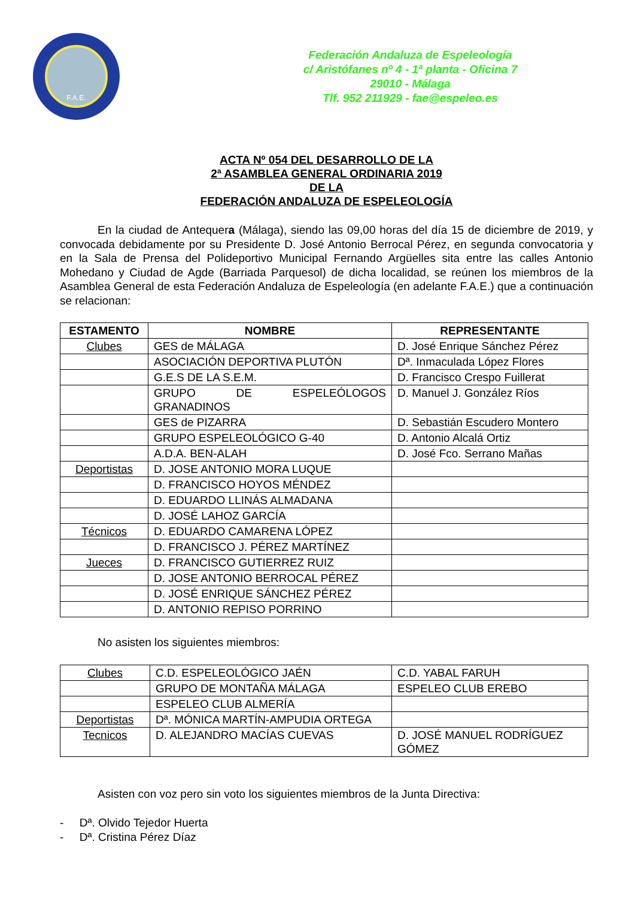F.A.E.
Federación Andaluza de Espeleología
c/ Aristófanes nº 4 - 1ª planta - Oficina 7
29010 - Málaga
Tlf. 952 211929 - fae@espeleo.es
ACTA Nº 054 DEL DESARROLLO DE LA
2ª ASAMBLEA GENERAL ORDINARIA 2019
DE LA
FEDERACIÓN ANDALUZA DE ESPELEOLOGÍA
En la ciudad de Antequera (Málaga), siendo las 09,00 horas del día 15 de diciembre de 2019, y convocada debidamente por su Presidente D. José Antonio Berrocal Pérez, en segunda convocatoria y en la Sala de Prensa del Polideportivo Municipal Fernando Argüelles sita entre las calles Antonio Mohedano y Ciudad de Agde (Barriada Parquesol) de dicha localidad, se reúnen los miembros de la Asamblea General de esta Federación Andaluza de Espeleología (en adelante F.A.E.) que a continuación se relacionan:
| ESTAMENTO | NOMBRE | REPRESENTANTE |
| --- | --- | --- |
| Clubes | GES de MÁLAGA | D. José Enrique Sánchez Pérez |
| | ASOCIACIÓN DEPORTIVA PLUTÓN | Dª. Inmaculada López Flores |
| | G.E.S DE LA S.E.M. | D. Francisco Crespo Fuillerat |
| | GRUPO DE ESPELEÓLOGOS GRANADINOS | D. Manuel J. González Ríos |
| | GES de PIZARRA | D. Sebastián Escudero Montero |
| | GRUPO ESPELEOLÓGICO G-40 | D. Antonio Alcalá Ortiz |
| | A.D.A. BEN-ALAH | D. José Fco. Serrano Mañas |
| Deportistas | D. JOSE ANTONIO MORA LUQUE | |
| | D. FRANCISCO HOYOS MÉNDEZ | |
| | D. EDUARDO LLINÁS ALMADANA | |
| | D. JOSÉ LAHOZ GARCÍA | |
| Técnicos | D. EDUARDO CAMARENA LÓPEZ | |
| | D. FRANCISCO J. PÉREZ MARTÍNEZ | |
| Jueces | D. FRANCISCO GUTIERREZ RUIZ | |
| | D. JOSE ANTONIO BERROCAL PÉREZ | |
| | D. JOSÉ ENRIQUE SÁNCHEZ PÉREZ | |
| | D. ANTONIO REPISO PORRINO | |
No asisten los siguientes miembros:
| Clubes | C.D. ESPELEOLÓGICO JAÉN | C.D. YABAL FARUH |
| | GRUPO DE MONTAÑA MÁLAGA | ESPELEO CLUB EREBO |
| | ESPELEO CLUB ALMERÍA | |
| Deportistas | Dª. MÓNICA MARTÍN-AMPUDIA ORTEGA | |
| Tecnicos | D. ALEJANDRO MACÍAS CUEVAS | D. JOSÉ MANUEL RODRÍGUEZ GÓMEZ |
Asisten con voz pero sin voto los siguientes miembros de la Junta Directiva:
- Dª. Olvido Tejedor Huerta
- Dª. Cristina Pérez Díaz